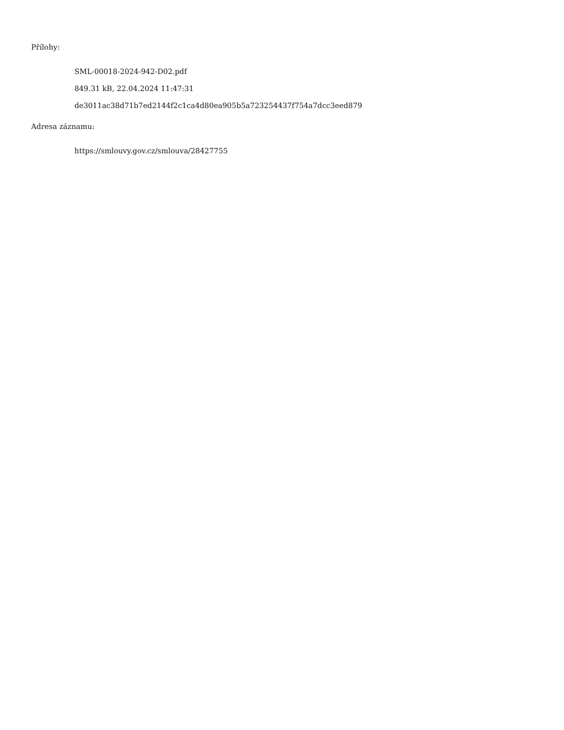Přílohy:
SML-00018-2024-942-D02.pdf
849.31 kB, 22.04.2024 11:47:31
de3011ac38d71b7ed2144f2c1ca4d80ea905b5a723254437f754a7dcc3eed879
Adresa záznamu:
https://smlouvy.gov.cz/smlouva/28427755